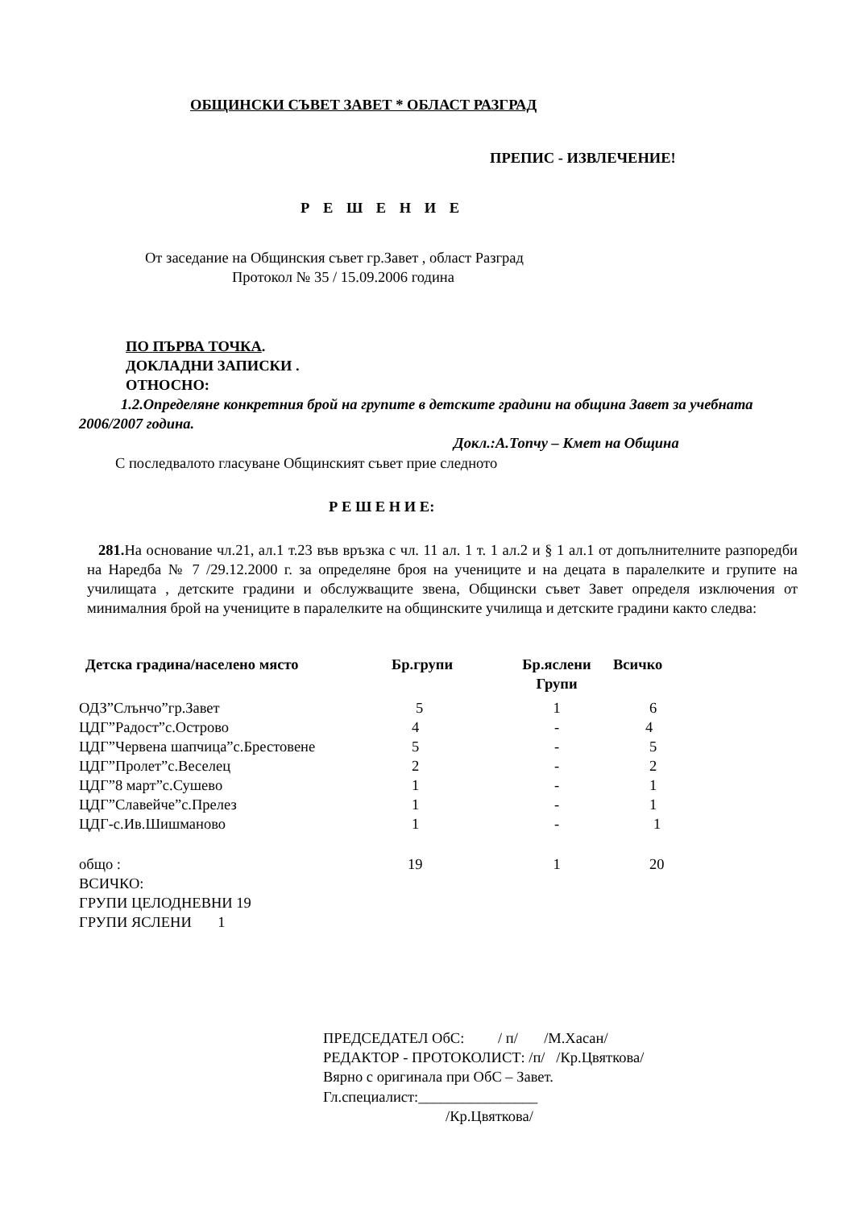ОБЩИНСКИ СЪВЕТ ЗАВЕТ * ОБЛАСТ РАЗГРАД
ПРЕПИС - ИЗВЛЕЧЕНИЕ!
Р Е Ш Е Н И Е
От заседание на Общинския съвет гр.Завет , област Разград
Протокол № 35 / 15.09.2006 година
ПО ПЪРВА ТОЧКА.
ДОКЛАДНИ ЗАПИСКИ .
ОТНОСНО:
1.2.Определяне конкретния брой на групите в детските градини на община Завет за учебната 2006/2007 година.
Докл.:А.Топчу – Кмет на Община
С последвалото гласуване Общинският съвет прие следното
Р Е Ш Е Н И Е:
281. На основание чл.21, ал.1 т.23 във връзка с чл. 11 ал. 1 т. 1 ал.2 и § 1 ал.1 от допълнителните разпоредби на Наредба № 7 /29.12.2000 г. за определяне броя на учениците и на децата в паралелките и групите на училищата , детските градини и обслужващите звена, Общински съвет Завет определя изключения от минималния брой на учениците в паралелките на общинските училища и детските градини както следва:
| Детска градина/населено място | Бр.групи | Бр.яслени Групи | Всичко |
| --- | --- | --- | --- |
| ОДЗ”Слънчо”гр.Завет | 5 | 1 | 6 |
| ЦДГ”Радост”с.Острово | 4 | - | 4 |
| ЦДГ”Червена шапчица”с.Брестовене | 5 | - | 5 |
| ЦДГ”Пролет”с.Веселец | 2 | - | 2 |
| ЦДГ”8 март”с.Сушево | 1 | - | 1 |
| ЦДГ”Славейче”с.Прелез | 1 | - | 1 |
| ЦДГ-с.Ив.Шишманово | 1 | - | 1 |
| общо : | 19 | 1 | 20 |
ВСИЧКО:
ГРУПИ ЦЕЛОДНЕВНИ 19
ГРУПИ ЯСЛЕНИ 1
ПРЕДСЕДАТЕЛ ОбС: / п/ /М.Хасан/
РЕДАКТОР - ПРОТОКОЛИСТ: /п/ /Кр.Цвяткова/
Вярно с оригинала при ОбС – Завет.
Гл.специалист:________________
/Кр.Цвяткова/